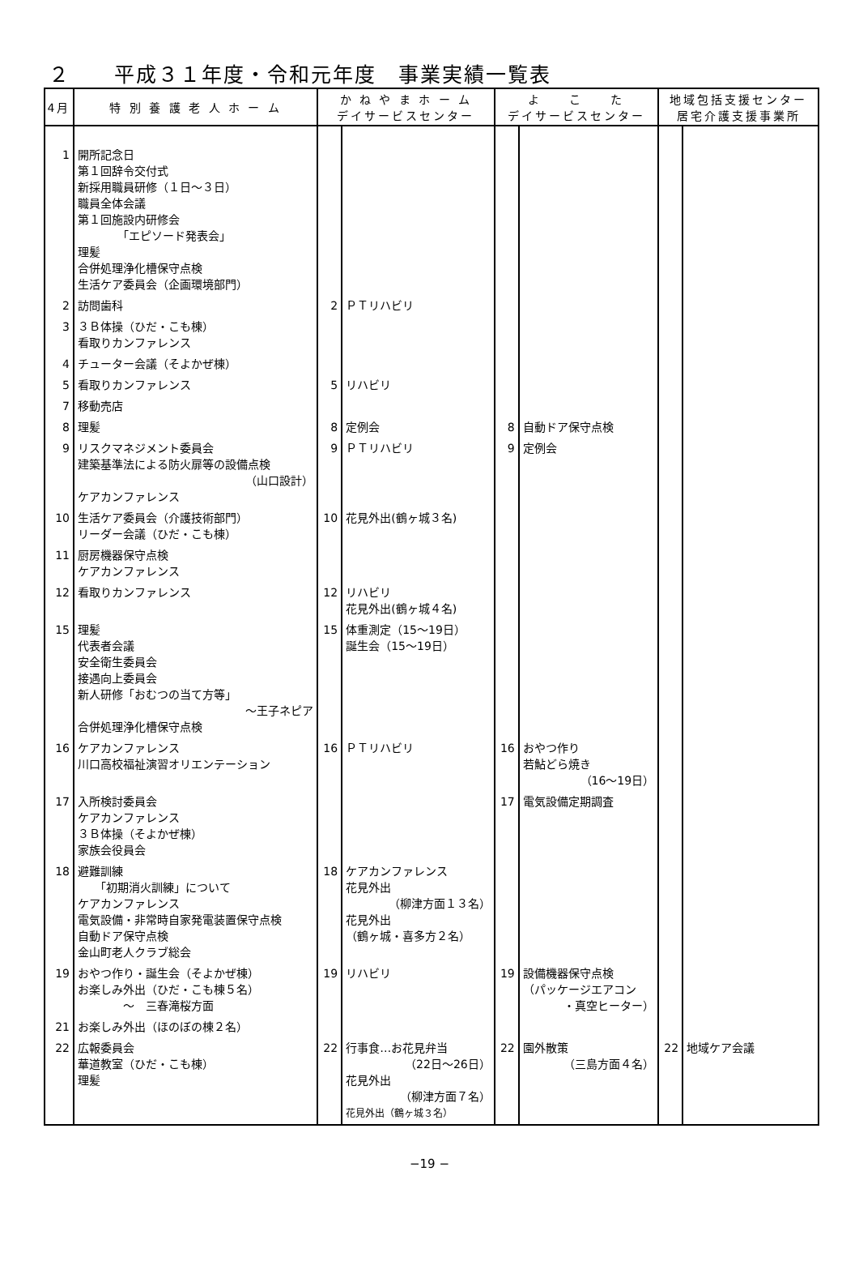２　　平成３１年度・令和元年度　事業実績一覧表
| 4月 | 特 別 養 護 老 人 ホ ー ム | か ね や ま ホ ー ム デイサービスセンター | | よ こ た デイサービスセンター | | 地域包括支援センター 居宅介護支援事業所 | |
| --- | --- | --- | --- | --- | --- | --- | --- |
| 1 | 開所記念日 第１回辞令交付式 新採用職員研修（１日～３日） 職員全体会議 第１回施設内研修会 「エピソード発表会」 理髪 合併処理浄化槽保守点検 生活ケア委員会（企画環境部門） | | | | | | |
| 2 | 訪問歯科 | 2 | ＰＴリハビリ | | | | |
| 3 | ３Ｂ体操（ひだ・こも棟） 看取りカンファレンス | | | | | | |
| 4 | チューター会議（そよかぜ棟） | | | | | | |
| 5 | 看取りカンファレンス | 5 | リハビリ | | | | |
| 7 | 移動売店 | | | | | | |
| 8 | 理髪 | 8 | 定例会 | 8 | 自動ドア保守点検 | | |
| 9 | リスクマネジメント委員会 建築基準法による防火扉等の設備点検 （山口設計） ケアカンファレンス | 9 | ＰＴリハビリ | 9 | 定例会 | | |
| 10 | 生活ケア委員会（介護技術部門） リーダー会議（ひだ・こも棟） | 10 | 花見外出(鶴ヶ城３名) | | | | |
| 11 | 厨房機器保守点検 ケアカンファレンス | | | | | | |
| 12 | 看取りカンファレンス | 12 | リハビリ 花見外出(鶴ヶ城４名) | | | | |
| 15 | 理髪 代表者会議 安全衛生委員会 接遇向上委員会 新人研修「おむつの当て方等」 ～王子ネピア 合併処理浄化槽保守点検 | 15 | 体重測定（15～19日） 誕生会（15～19日） | | | | |
| 16 | ケアカンファレンス 川口高校福祉演習オリエンテーション | 16 | ＰＴリハビリ | 16 | おやつ作り 若鮎どら焼き （16～19日） | | |
| 17 | 入所検討委員会 ケアカンファレンス ３Ｂ体操（そよかぜ棟） 家族会役員会 | | | 17 | 電気設備定期調査 | | |
| 18 | 避難訓練 「初期消火訓練」について ケアカンファレンス 電気設備・非常時自家発電装置保守点検 自動ドア保守点検 金山町老人クラブ総会 | 18 | ケアカンファレンス 花見外出 （柳津方面１３名） 花見外出 （鶴ヶ城・喜多方２名） | | | | |
| 19 | おやつ作り・誕生会（そよかぜ棟） お楽しみ外出（ひだ・こも棟５名） ～ 三春滝桜方面 | 19 | リハビリ | 19 | 設備機器保守点検 （パッケージエアコン ・真空ヒーター） | | |
| 21 | お楽しみ外出（ほのぼの棟２名） | | | | | | |
| 22 | 広報委員会 華道教室（ひだ・こも棟） 理髪 | 22 | 行事食…お花見弁当 （22日～26日） 花見外出 （柳津方面７名） 花見外出（鶴ヶ城３名） | 22 | 園外散策 （三島方面４名） | 22 | 地域ケア会議 |
−19 −